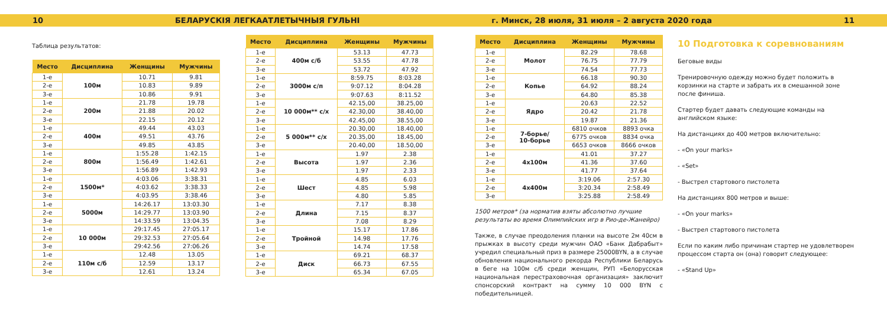10 БЕЛАРУСКІЯ ЛЕГКААТЛЕТЫЧНЫЯ ГУЛЬНІ г. Минск, 28 июля, 31 июля – 2 августа 2020 года 11
Таблица результатов:
| Место | Дисциплина | Женщины | Мужчины |
| --- | --- | --- | --- |
| 1-е | 100м | 10.71 | 9.81 |
| 2-е | | 10.83 | 9.89 |
| 3-е | | 10.86 | 9.91 |
| 1-е | 200м | 21.78 | 19.78 |
| 2-е | | 21.88 | 20.02 |
| 3-е | | 22.15 | 20.12 |
| 1-е | 400м | 49.44 | 43.03 |
| 2-е | | 49.51 | 43.76 |
| 3-е | | 49.85 | 43.85 |
| 1-е | 800м | 1:55.28 | 1:42.15 |
| 2-е | | 1:56.49 | 1:42.61 |
| 3-е | | 1:56.89 | 1:42.93 |
| 1-е | 1500м* | 4:03.06 | 3:38.31 |
| 2-е | | 4:03.62 | 3:38.33 |
| 3-е | | 4:03.95 | 3:38.46 |
| 1-е | 5000м | 14:26.17 | 13:03.30 |
| 2-е | | 14:29.77 | 13:03.90 |
| 3-е | | 14:33.59 | 13:04.35 |
| 1-е | 10 000м | 29:17.45 | 27:05.17 |
| 2-е | | 29:32.53 | 27:05.64 |
| 3-е | | 29:42.56 | 27:06.26 |
| 1-е | 110м с/б | 12.48 | 13.05 |
| 2-е | | 12.59 | 13.17 |
| 3-е | | 12.61 | 13.24 |
| Место | Дисциплина | Женщины | Мужчины |
| --- | --- | --- | --- |
| 1-е | 400м с/б | 53.13 | 47.73 |
| 2-е | | 53.55 | 47.78 |
| 3-е | | 53.72 | 47.92 |
| 1-е | 3000м с/п | 8:59.75 | 8:03.28 |
| 2-е | | 9:07.12 | 8:04.28 |
| 3-е | | 9:07.63 | 8:11.52 |
| 1-е | 10 000м** с/х | 42.15,00 | 38.25,00 |
| 2-е | | 42.30,00 | 38.40,00 |
| 3-е | | 42.45,00 | 38.55,00 |
| 1-е | 5 000м** с/х | 20.30,00 | 18.40,00 |
| 2-е | | 20.35,00 | 18.45,00 |
| 3-е | | 20.40,00 | 18.50,00 |
| 1-е | Высота | 1.97 | 2.38 |
| 2-е | | 1.97 | 2.36 |
| 3-е | | 1.97 | 2.33 |
| 1-е | Шест | 4.85 | 6.03 |
| 2-е | | 4.85 | 5.98 |
| 3-е | | 4.80 | 5.85 |
| 1-е | Длина | 7.17 | 8.38 |
| 2-е | | 7.15 | 8.37 |
| 3-е | | 7.08 | 8.29 |
| 1-е | Тройной | 15.17 | 17.86 |
| 2-е | | 14.98 | 17.76 |
| 3-е | | 14.74 | 17.58 |
| 1-е | Диск | 69.21 | 68.37 |
| 2-е | | 66.73 | 67.55 |
| 3-е | | 65.34 | 67.05 |
| Место | Дисциплина | Женщины | Мужчины |
| --- | --- | --- | --- |
| 1-е | Молот | 82.29 | 78.68 |
| 2-е | | 76.75 | 77.79 |
| 3-е | | 74.54 | 77.73 |
| 1-е | Копье | 66.18 | 90.30 |
| 2-е | | 64.92 | 88.24 |
| 3-е | | 64.80 | 85.38 |
| 1-е | Ядро | 20.63 | 22.52 |
| 2-е | | 20.42 | 21.78 |
| 3-е | | 19.87 | 21.36 |
| 1-е | 7-борье/ 10-борье | 6810 очков | 8893 очка |
| 2-е | | 6775 очков | 8834 очка |
| 3-е | | 6653 очков | 8666 очков |
| 1-е | 4х100м | 41.01 | 37.27 |
| 2-е | | 41.36 | 37.60 |
| 3-е | | 41.77 | 37.64 |
| 1-е | 4х400м | 3:19.06 | 2:57.30 |
| 2-е | | 3:20.34 | 2:58.49 |
| 3-е | | 3:25.88 | 2:58.49 |
1500 метров* (за норматив взяты абсолютно лучшие результаты во время Олимпийских игр в Рио-де-Жанейро)
Также, в случае преодоления планки на высоте 2м 40см в прыжках в высоту среди мужчин ОАО «Банк Дабрабыт» учредил специальный приз в размере 25000BYN, а в случае обновления национального рекорда Республики Беларусь в беге на 100м с/б среди женщин, РУП «Белорусская национальная перестраховочная организация» заключит спонсорский контракт на сумму 10 000 BYN с победительницей.
10 Подготовка к соревнованиям
Беговые виды
Тренировочную одежду можно будет положить в корзинки на старте и забрать их в смешанной зоне после финиша.
Стартер будет давать следующие команды на английском языке:
На дистанциях до 400 метров включительно:
- «On your marks»
- «Set»
- Выстрел стартового пистолета
На дистанциях 800 метров и выше:
- «On your marks»
- Выстрел стартового пистолета
Если по каким либо причинам стартер не удовлетворен процессом старта он (она) говорит следующее:
- «Stand Up»